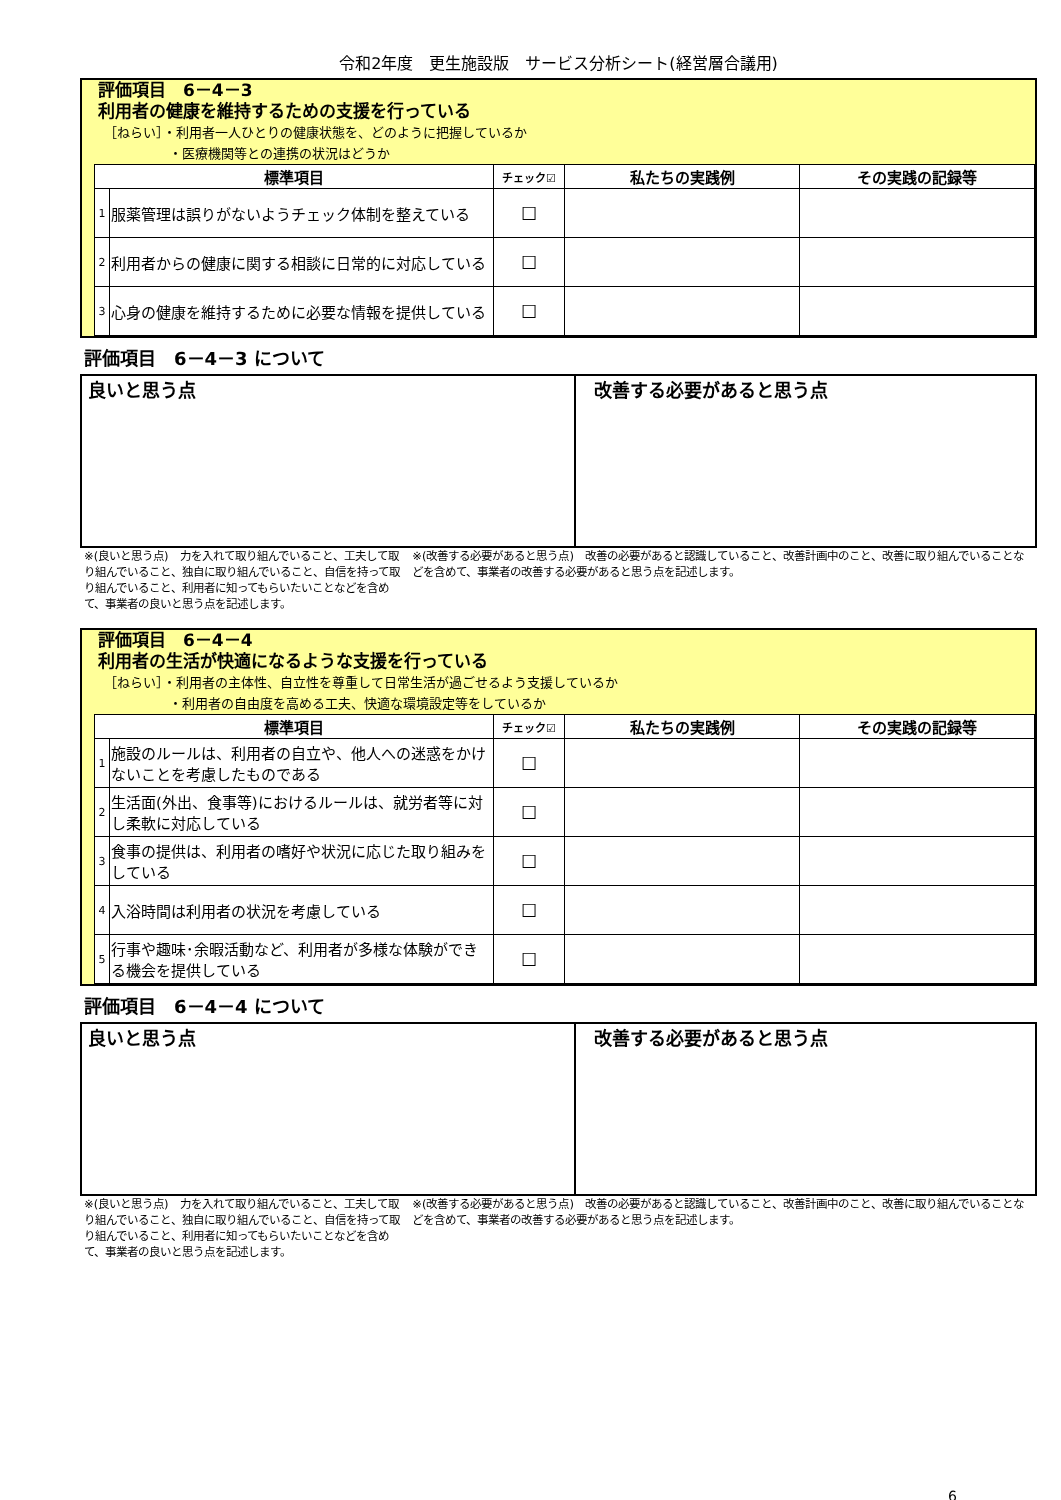令和2年度　更生施設版　サービス分析シート(経営層合議用)
評価項目　6－4－3
利用者の健康を維持するための支援を行っている
［ねらい］・利用者一人ひとりの健康状態を、どのように把握しているか
　　　　　・医療機関等との連携の状況はどうか
| 標準項目 | | チェック☑ | 私たちの実践例 | その実践の記録等 |
| --- | --- | --- | --- | --- |
| 1 | 服薬管理は誤りがないようチェック体制を整えている | ☐ | | |
| 2 | 利用者からの健康に関する相談に日常的に対応している | ☐ | | |
| 3 | 心身の健康を維持するために必要な情報を提供している | ☐ | | |
評価項目　6－4－3 について
良いと思う点 改善する必要があると思う点
※(良いと思う点)　力を入れて取り組んでいること、工夫して取り組んでいること、独自に取り組んでいること、自信を持って取り組んでいること、利用者に知ってもらいたいことなどを含めて、事業者の良いと思う点を記述します。
※(改善する必要があると思う点)　改善の必要があると認識していること、改善計画中のこと、改善に取り組んでいることなどを含めて、事業者の改善する必要があると思う点を記述します。
評価項目　6－4－4
利用者の生活が快適になるような支援を行っている
［ねらい］・利用者の主体性、自立性を尊重して日常生活が過ごせるよう支援しているか
　　　　　・利用者の自由度を高める工夫、快適な環境設定等をしているか
| 標準項目 | | チェック☑ | 私たちの実践例 | その実践の記録等 |
| --- | --- | --- | --- | --- |
| 1 | 施設のルールは、利用者の自立や、他人への迷惑をかけないことを考慮したものである | ☐ | | |
| 2 | 生活面(外出、食事等)におけるルールは、就労者等に対し柔軟に対応している | ☐ | | |
| 3 | 食事の提供は、利用者の嗜好や状況に応じた取り組みをしている | ☐ | | |
| 4 | 入浴時間は利用者の状況を考慮している | ☐ | | |
| 5 | 行事や趣味･余暇活動など、利用者が多様な体験ができる機会を提供している | ☐ | | |
評価項目　6－4－4 について
良いと思う点 改善する必要があると思う点
※(良いと思う点)　力を入れて取り組んでいること、工夫して取り組んでいること、独自に取り組んでいること、自信を持って取り組んでいること、利用者に知ってもらいたいことなどを含めて、事業者の良いと思う点を記述します。
※(改善する必要があると思う点)　改善の必要があると認識していること、改善計画中のこと、改善に取り組んでいることなどを含めて、事業者の改善する必要があると思う点を記述します。
6